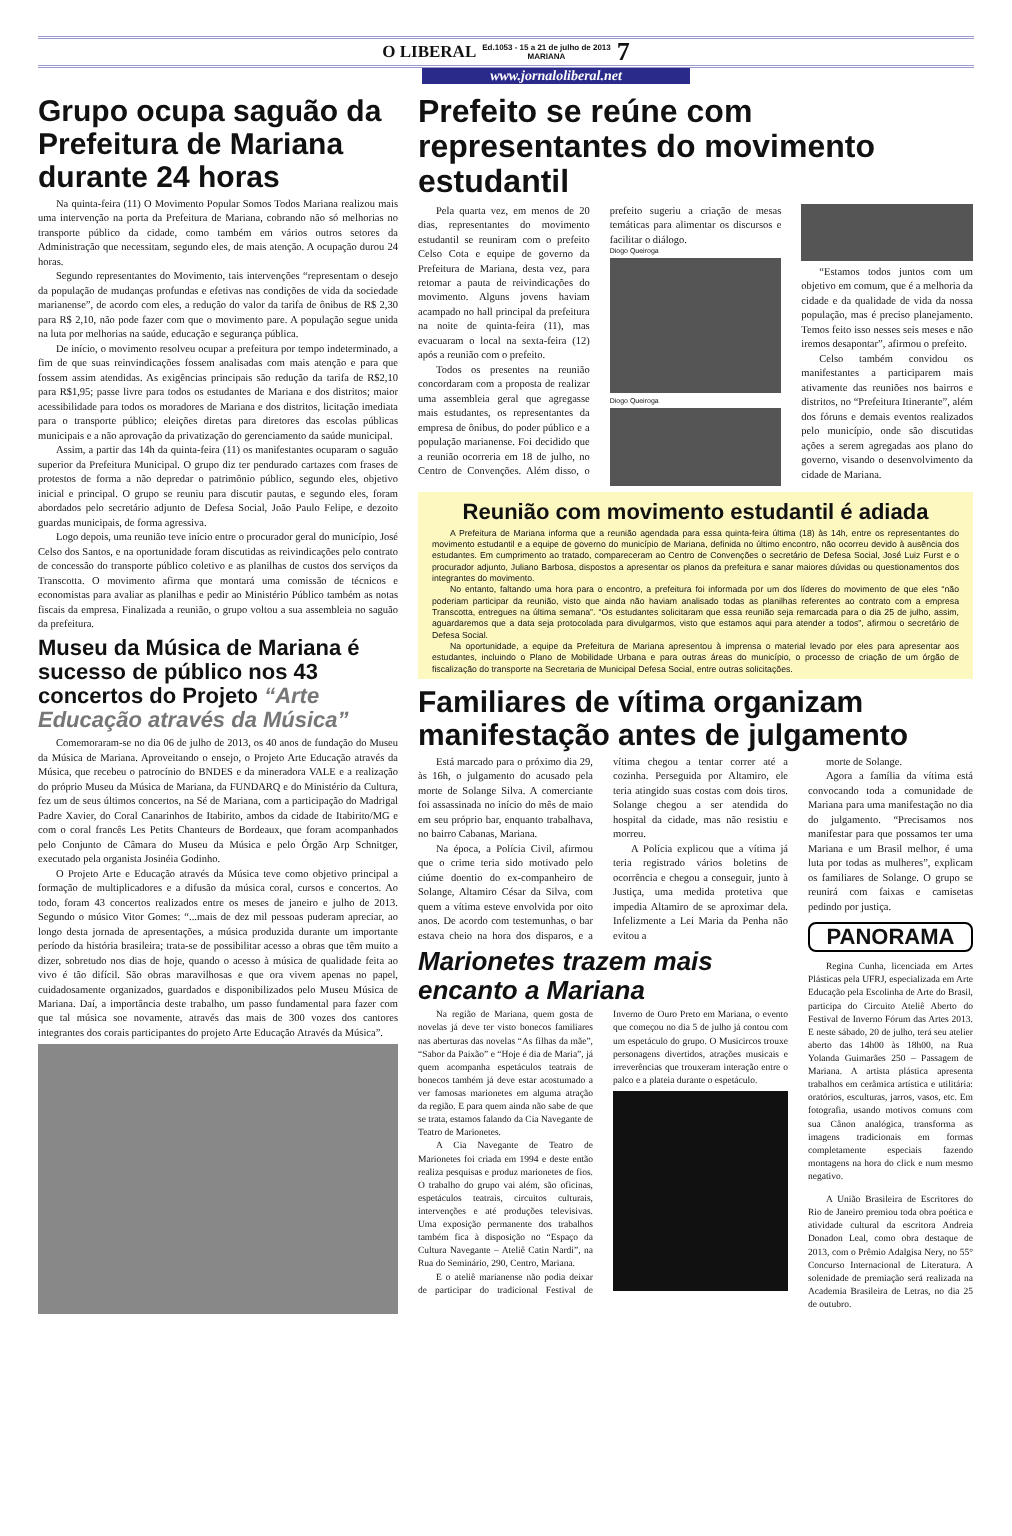O LIBERAL
Ed.1053 - 15 a 21 de julho de 2013
MARIANA
7
www.jornaloliberal.net
Grupo ocupa saguão da Prefeitura de Mariana durante 24 horas
Na quinta-feira (11) O Movimento Popular Somos Todos Mariana realizou mais uma intervenção na porta da Prefeitura de Mariana, cobrando não só melhorias no transporte público da cidade, como também em vários outros setores da Administração que necessitam, segundo eles, de mais atenção. A ocupação durou 24 horas.
Segundo representantes do Movimento, tais intervenções “representam o desejo da população de mudanças profundas e efetivas nas condições de vida da sociedade marianense”, de acordo com eles, a redução do valor da tarifa de ônibus de R$ 2,30 para R$ 2,10, não pode fazer com que o movimento pare. A população segue unida na luta por melhorias na saúde, educação e segurança pública.
De início, o movimento resolveu ocupar a prefeitura por tempo indeterminado, a fim de que suas reinvindicações fossem analisadas com mais atenção e para que fossem assim atendidas. As exigências principais são redução da tarifa de R$2,10 para R$1,95; passe livre para todos os estudantes de Mariana e dos distritos; maior acessibilidade para todos os moradores de Mariana e dos distritos, licitação imediata para o transporte público; eleições diretas para diretores das escolas públicas municipais e a não aprovação da privatização do gerenciamento da saúde municipal.
Assim, a partir das 14h da quinta-feira (11) os manifestantes ocuparam o saguão superior da Prefeitura Municipal. O grupo diz ter pendurado cartazes com frases de protestos de forma a não depredar o patrimônio público, segundo eles, objetivo inicial e principal. O grupo se reuniu para discutir pautas, e segundo eles, foram abordados pelo secretário adjunto de Defesa Social, João Paulo Felipe, e dezoito guardas municipais, de forma agressiva.
Logo depois, uma reunião teve início entre o procurador geral do município, José Celso dos Santos, e na oportunidade foram discutidas as reivindicações pelo contrato de concessão do transporte público coletivo e as planilhas de custos dos serviços da Transcotta. O movimento afirma que montará uma comissão de técnicos e economistas para avaliar as planilhas e pedir ao Ministério Público também as notas fiscais da empresa. Finalizada a reunião, o grupo voltou a sua assembleia no saguão da prefeitura.
Museu da Música de Mariana é sucesso de público nos 43 concertos do Projeto “Arte Educação através da Música”
Comemoraram-se no dia 06 de julho de 2013, os 40 anos de fundação do Museu da Música de Mariana. Aproveitando o ensejo, o Projeto Arte Educação através da Música, que recebeu o patrocínio do BNDES e da mineradora VALE e a realização do próprio Museu da Música de Mariana, da FUNDARQ e do Ministério da Cultura, fez um de seus últimos concertos, na Sé de Mariana, com a participação do Madrigal Padre Xavier, do Coral Canarinhos de Itabirito, ambos da cidade de Itabirito/MG e com o coral francês Les Petits Chanteurs de Bordeaux, que foram acompanhados pelo Conjunto de Câmara do Museu da Música e pelo Órgão Arp Schnitger, executado pela organista Josinéia Godinho.
O Projeto Arte e Educação através da Música teve como objetivo principal a formação de multiplicadores e a difusão da música coral, cursos e concertos. Ao todo, foram 43 concertos realizados entre os meses de janeiro e julho de 2013. Segundo o músico Vitor Gomes: “...mais de dez mil pessoas puderam apreciar, ao longo desta jornada de apresentações, a música produzida durante um importante período da história brasileira; trata-se de possibilitar acesso a obras que têm muito a dizer, sobretudo nos dias de hoje, quando o acesso à música de qualidade feita ao vivo é tão difícil. São obras maravilhosas e que ora vivem apenas no papel, cuidadosamente organizados, guardados e disponibilizados pelo Museu Música de Mariana. Daí, a importância deste trabalho, um passo fundamental para fazer com que tal música soe novamente, através das mais de 300 vozes dos cantores integrantes dos corais participantes do projeto Arte Educação Através da Música”.
Prefeito se reúne com representantes do movimento estudantil
Pela quarta vez, em menos de 20 dias, representantes do movimento estudantil se reuniram com o prefeito Celso Cota e equipe de governo da Prefeitura de Mariana, desta vez, para retomar a pauta de reivindicações do movimento. Alguns jovens haviam acampado no hall principal da prefeitura na noite de quinta-feira (11), mas evacuaram o local na sexta-feira (12) após a reunião com o prefeito.
Todos os presentes na reunião concordaram com a proposta de realizar uma assembleia geral que agregasse mais estudantes, os representantes da empresa de ônibus, do poder público e a população marianense. Foi decidido que a reunião ocorreria em 18 de julho, no Centro de Convenções. Além disso, o prefeito sugeriu a criação de mesas temáticas para alimentar os discursos e facilitar o diálogo.
Diogo Queiroga
Diogo Queiroga
“Estamos todos juntos com um objetivo em comum, que é a melhoria da cidade e da qualidade de vida da nossa população, mas é preciso planejamento. Temos feito isso nesses seis meses e não iremos desapontar”, afirmou o prefeito.
Celso também convidou os manifestantes a participarem mais ativamente das reuniões nos bairros e distritos, no “Prefeitura Itinerante”, além dos fóruns e demais eventos realizados pelo município, onde são discutidas ações a serem agregadas aos plano do governo, visando o desenvolvimento da cidade de Mariana.
Reunião com movimento estudantil é adiada
A Prefeitura de Mariana informa que a reunião agendada para essa quinta-feira última (18) às 14h, entre os representantes do movimento estudantil e a equipe de governo do município de Mariana, definida no último encontro, não ocorreu devido à ausência dos estudantes. Em cumprimento ao tratado, compareceram ao Centro de Convenções o secretário de Defesa Social, José Luiz Furst e o procurador adjunto, Juliano Barbosa, dispostos a apresentar os planos da prefeitura e sanar maiores dúvidas ou questionamentos dos integrantes do movimento.
No entanto, faltando uma hora para o encontro, a prefeitura foi informada por um dos líderes do movimento de que eles “não poderiam participar da reunião, visto que ainda não haviam analisado todas as planilhas referentes ao contrato com a empresa Transcotta, entregues na última semana”. “Os estudantes solicitaram que essa reunião seja remarcada para o dia 25 de julho, assim, aguardaremos que a data seja protocolada para divulgarmos, visto que estamos aqui para atender a todos”, afirmou o secretário de Defesa Social.
Na oportunidade, a equipe da Prefeitura de Mariana apresentou à imprensa o material levado por eles para apresentar aos estudantes, incluindo o Plano de Mobilidade Urbana e para outras áreas do município, o processo de criação de um órgão de fiscalização do transporte na Secretaria de Municipal Defesa Social, entre outras solicitações.
Familiares de vítima organizam manifestação antes de julgamento
Está marcado para o próximo dia 29, às 16h, o julgamento do acusado pela morte de Solange Silva. A comerciante foi assassinada no início do mês de maio em seu próprio bar, enquanto trabalhava, no bairro Cabanas, Mariana.
Na época, a Polícia Civil, afirmou que o crime teria sido motivado pelo ciúme doentio do ex-companheiro de Solange, Altamiro César da Silva, com quem a vítima esteve envolvida por oito anos. De acordo com testemunhas, o bar estava cheio na hora dos disparos, e a vítima chegou a tentar correr até a cozinha. Perseguida por Altamiro, ele teria atingido suas costas com dois tiros. Solange chegou a ser atendida do hospital da cidade, mas não resistiu e morreu.
A Polícia explicou que a vítima já teria registrado vários boletins de ocorrência e chegou a conseguir, junto à Justiça, uma medida protetiva que impedia Altamiro de se aproximar dela. Infelizmente a Lei Maria da Penha não evitou a
Marionetes trazem mais encanto a Mariana
Na região de Mariana, quem gosta de novelas já deve ter visto bonecos familiares nas aberturas das novelas “As filhas da mãe”, “Sabor da Paixão” e “Hoje é dia de Maria”, já quem acompanha espetáculos teatrais de bonecos também já deve estar acostumado a ver famosas marionetes em alguma atração da região. E para quem ainda não sabe de que se trata, estamos falando da Cia Navegante de Teatro de Marionetes.
A Cia Navegante de Teatro de Marionetes foi criada em 1994 e deste então realiza pesquisas e produz marionetes de fios. O trabalho do grupo vai além, são oficinas, espetáculos teatrais, circuitos culturais, intervenções e até produções televisivas. Uma exposição permanente dos trabalhos também fica à disposição no “Espaço da Cultura Navegante – Ateliê Catin Nardi”, na Rua do Seminário, 290, Centro, Mariana.
E o ateliê marianense não podia deixar de participar do tradicional Festival de Inverno de Ouro Preto em Mariana, o evento que começou no dia 5 de julho já contou com um espetáculo do grupo. O Musicircos trouxe personagens divertidos, atrações musicais e irreverências que trouxeram interação entre o palco e a plateia durante o espetáculo.
morte de Solange.
Agora a família da vítima está convocando toda a comunidade de Mariana para uma manifestação no dia do julgamento. “Precisamos nos manifestar para que possamos ter uma Mariana e um Brasil melhor, é uma luta por todas as mulheres”, explicam os familiares de Solange. O grupo se reunirá com faixas e camisetas pedindo por justiça.
PANORAMA
Regina Cunha, licenciada em Artes Plásticas pela UFRJ, especializada em Arte Educação pela Escolinha de Arte do Brasil, participa do Circuito Ateliê Aberto do Festival de Inverno Fórum das Artes 2013. E neste sábado, 20 de julho, terá seu atelier aberto das 14h00 às 18h00, na Rua Yolanda Guimarães 250 – Passagem de Mariana. A artista plástica apresenta trabalhos em cerâmica artística e utilitária: oratórios, esculturas, jarros, vasos, etc. Em fotografia, usando motivos comuns com sua Cânon analógica, transforma as imagens tradicionais em formas completamente especiais fazendo montagens na hora do click e num mesmo negativo.
A União Brasileira de Escritores do Rio de Janeiro premiou toda obra poética e atividade cultural da escritora Andreia Donadon Leal, como obra destaque de 2013, com o Prêmio Adalgisa Nery, no 55° Concurso Internacional de Literatura. A solenidade de premiação será realizada na Academia Brasileira de Letras, no dia 25 de outubro.